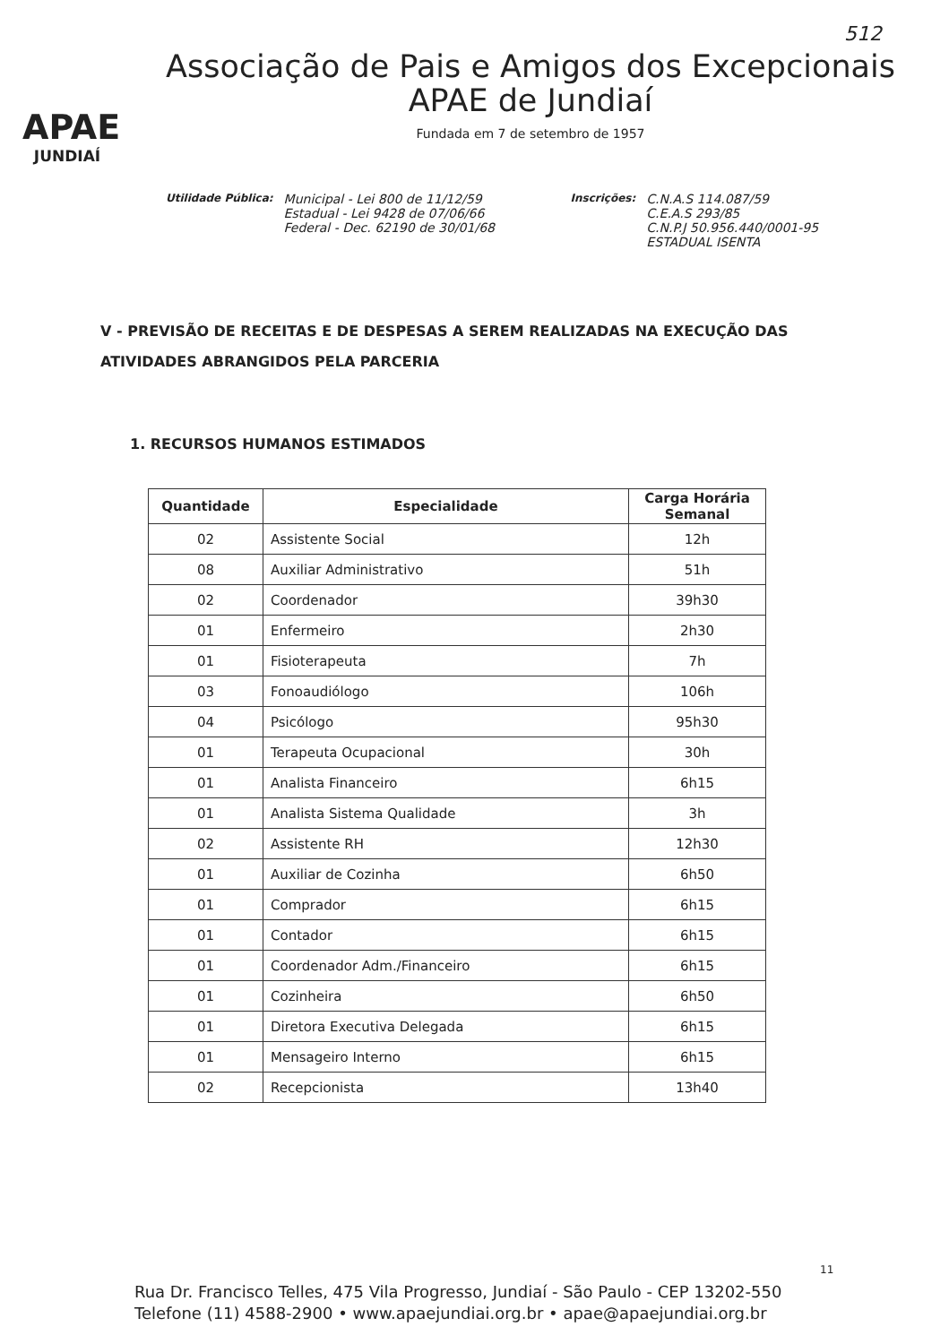512
APAE
JUNDIAÍ
Associação de Pais e Amigos dos Excepcionais
APAE de Jundiaí
Fundada em 7 de setembro de 1957
Utilidade Pública:
Municipal - Lei 800 de 11/12/59
Estadual - Lei 9428 de 07/06/66
Federal - Dec. 62190 de 30/01/68
Inscrições:
C.N.A.S 114.087/59
C.E.A.S 293/85
C.N.P.J 50.956.440/0001-95
ESTADUAL ISENTA
V - PREVISÃO DE RECEITAS E DE DESPESAS A SEREM REALIZADAS NA EXECUÇÃO DAS ATIVIDADES ABRANGIDOS PELA PARCERIA
1. RECURSOS HUMANOS ESTIMADOS
| Quantidade | Especialidade | Carga Horária Semanal |
| --- | --- | --- |
| 02 | Assistente Social | 12h |
| 08 | Auxiliar Administrativo | 51h |
| 02 | Coordenador | 39h30 |
| 01 | Enfermeiro | 2h30 |
| 01 | Fisioterapeuta | 7h |
| 03 | Fonoaudiólogo | 106h |
| 04 | Psicólogo | 95h30 |
| 01 | Terapeuta Ocupacional | 30h |
| 01 | Analista Financeiro | 6h15 |
| 01 | Analista Sistema Qualidade | 3h |
| 02 | Assistente RH | 12h30 |
| 01 | Auxiliar de Cozinha | 6h50 |
| 01 | Comprador | 6h15 |
| 01 | Contador | 6h15 |
| 01 | Coordenador Adm./Financeiro | 6h15 |
| 01 | Cozinheira | 6h50 |
| 01 | Diretora Executiva Delegada | 6h15 |
| 01 | Mensageiro Interno | 6h15 |
| 02 | Recepcionista | 13h40 |
11
Rua Dr. Francisco Telles, 475 Vila Progresso, Jundiaí - São Paulo - CEP 13202-550
Telefone (11) 4588-2900 • www.apaejundiai.org.br • apae@apaejundiai.org.br